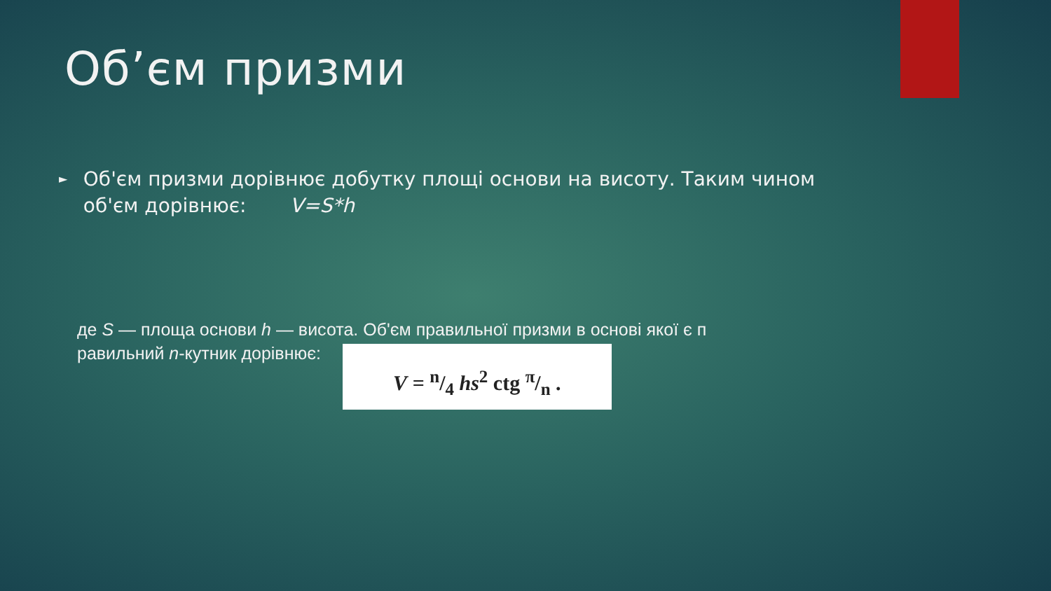Об’єм призми
►
Об'єм призми дорівнює добутку площі основи на висоту. Таким чином об'єм дорівнює: V=S*h
де S — площа основи h — висота. Об'єм правильної призми в основі якої є п
равильний n-кутник дорівнює: V = n/4 hs<sup>2</sup> ctg π/n .